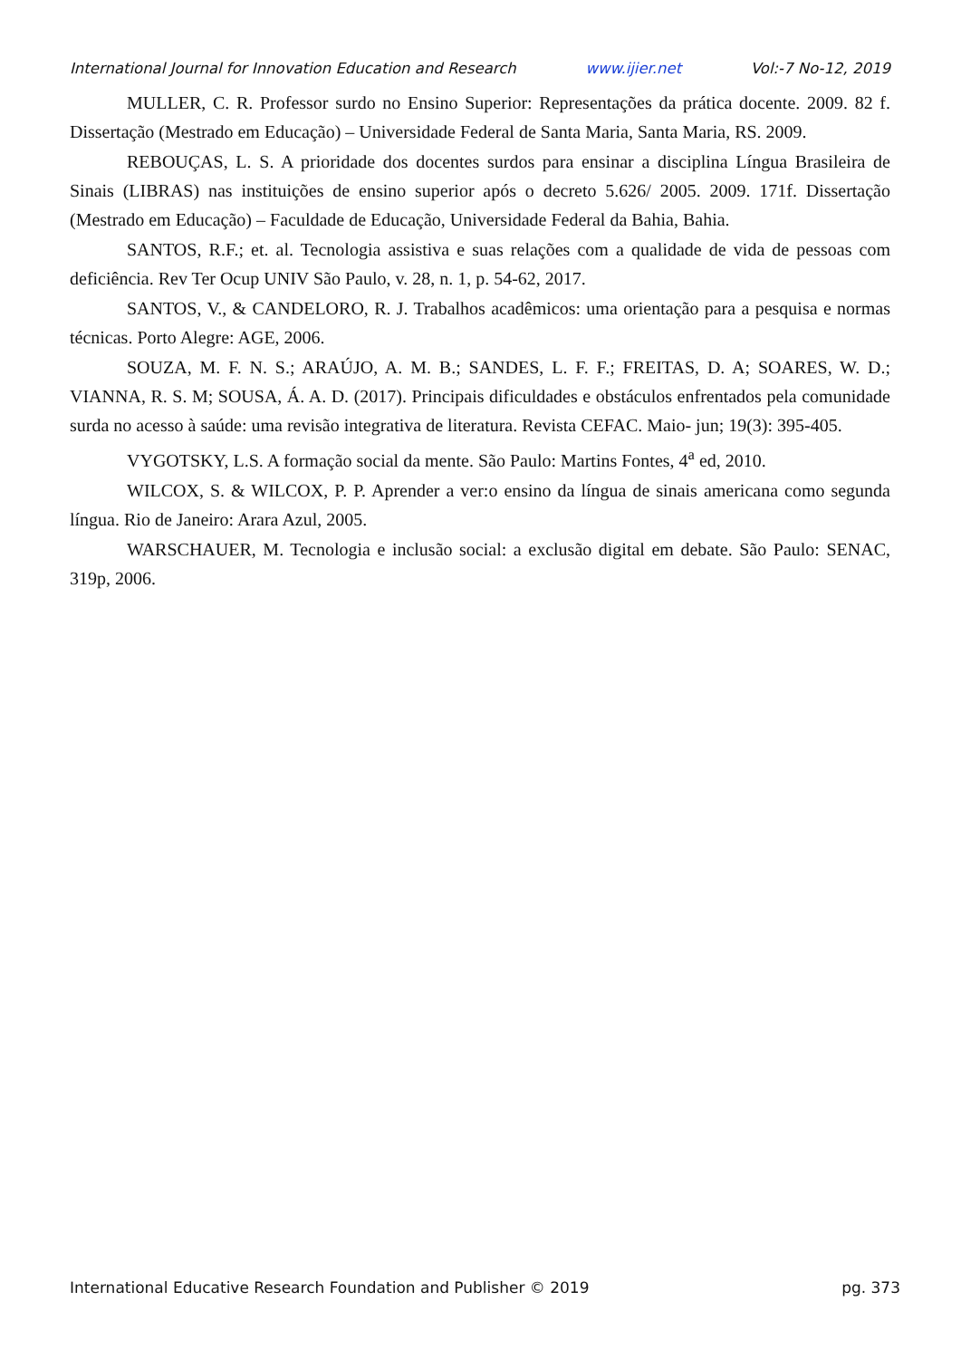International Journal for Innovation Education and Research www.ijier.net Vol:-7 No-12, 2019
MULLER, C. R. Professor surdo no Ensino Superior: Representações da prática docente. 2009. 82 f. Dissertação (Mestrado em Educação) – Universidade Federal de Santa Maria, Santa Maria, RS. 2009.
REBOUÇAS, L. S. A prioridade dos docentes surdos para ensinar a disciplina Língua Brasileira de Sinais (LIBRAS) nas instituições de ensino superior após o decreto 5.626/ 2005. 2009. 171f. Dissertação (Mestrado em Educação) – Faculdade de Educação, Universidade Federal da Bahia, Bahia.
SANTOS, R.F.; et. al. Tecnologia assistiva e suas relações com a qualidade de vida de pessoas com deficiência. Rev Ter Ocup UNIV São Paulo, v. 28, n. 1, p. 54-62, 2017.
SANTOS, V., & CANDELORO, R. J. Trabalhos acadêmicos: uma orientação para a pesquisa e normas técnicas. Porto Alegre: AGE, 2006.
SOUZA, M. F. N. S.; ARAÚJO, A. M. B.; SANDES, L. F. F.; FREITAS, D. A; SOARES, W. D.; VIANNA, R. S. M; SOUSA, Á. A. D. (2017). Principais dificuldades e obstáculos enfrentados pela comunidade surda no acesso à saúde: uma revisão integrativa de literatura. Revista CEFAC. Maio- jun; 19(3): 395-405.
VYGOTSKY, L.S. A formação social da mente. São Paulo: Martins Fontes, 4<sup>a</sup> ed, 2010.
WILCOX, S. & WILCOX, P. P. Aprender a ver:o ensino da língua de sinais americana como segunda língua. Rio de Janeiro: Arara Azul, 2005.
WARSCHAUER, M. Tecnologia e inclusão social: a exclusão digital em debate. São Paulo: SENAC, 319p, 2006.
International Educative Research Foundation and Publisher © 2019 pg. 373